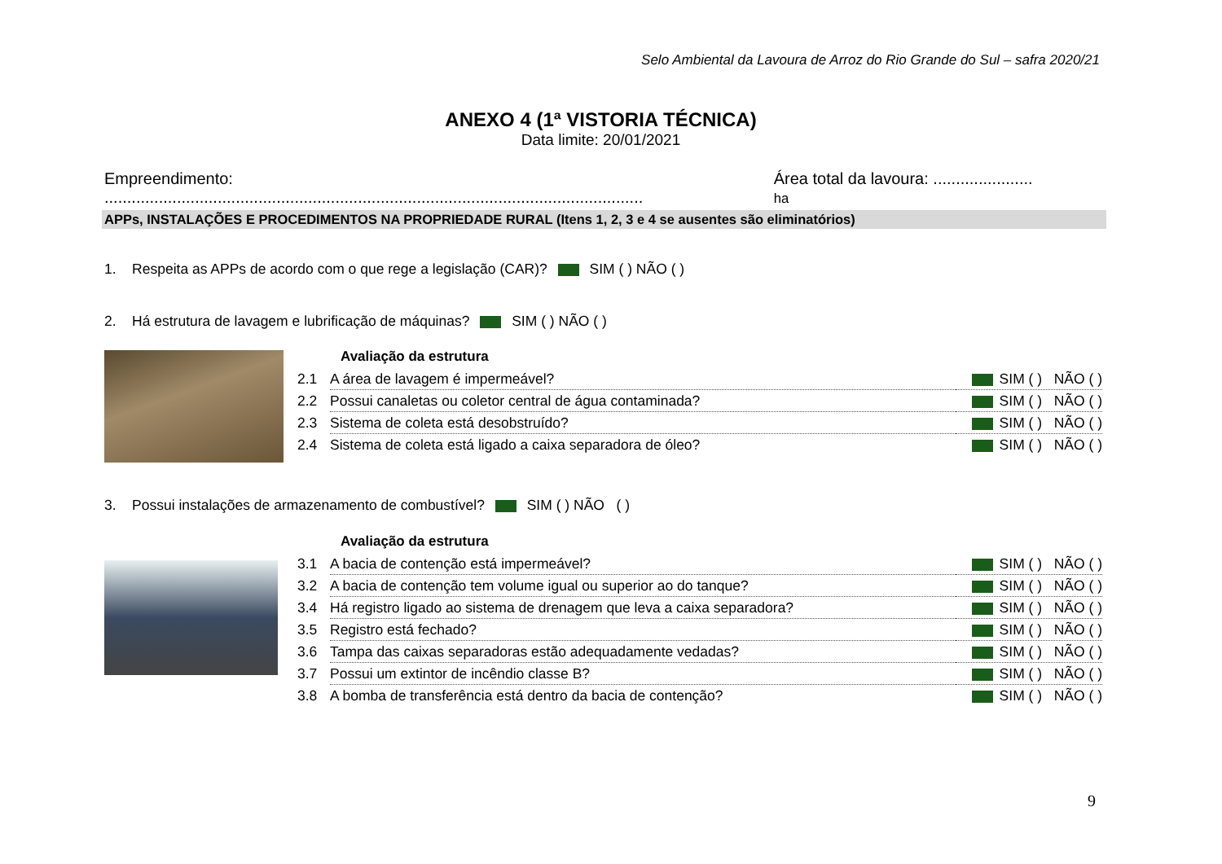Selo Ambiental da Lavoura de Arroz do Rio Grande do Sul – safra 2020/21
ANEXO 4 (1ª VISTORIA TÉCNICA)
Data limite: 20/01/2021
Empreendimento: ....................................................................................................................... Área total da lavoura: ...................... ha
APPs, INSTALAÇÕES E PROCEDIMENTOS NA PROPRIEDADE RURAL (Itens 1, 2, 3 e 4 se ausentes são eliminatórios)
1. Respeita as APPs de acordo com o que rege a legislação (CAR)? SIM ( ) NÃO ( )
2. Há estrutura de lavagem e lubrificação de máquinas? SIM ( ) NÃO ( )
Avaliação da estrutura
| 2.1 | A área de lavagem é impermeável? | SIM ( ) NÃO ( ) |
| 2.2 | Possui canaletas ou coletor central de água contaminada? | SIM ( ) NÃO ( ) |
| 2.3 | Sistema de coleta está desobstruído? | SIM ( ) NÃO ( ) |
| 2.4 | Sistema de coleta está ligado a caixa separadora de óleo? | SIM ( ) NÃO ( ) |
3. Possui instalações de armazenamento de combustível? SIM ( ) NÃO ( )
Avaliação da estrutura
| 3.1 | A bacia de contenção está impermeável? | SIM ( ) NÃO ( ) |
| 3.2 | A bacia de contenção tem volume igual ou superior ao do tanque? | SIM ( ) NÃO ( ) |
| 3.4 | Há registro ligado ao sistema de drenagem que leva a caixa separadora? | SIM ( ) NÃO ( ) |
| 3.5 | Registro está fechado? | SIM ( ) NÃO ( ) |
| 3.6 | Tampa das caixas separadoras estão adequadamente vedadas? | SIM ( ) NÃO ( ) |
| 3.7 | Possui um extintor de incêndio classe B? | SIM ( ) NÃO ( ) |
| 3.8 | A bomba de transferência está dentro da bacia de contenção? | SIM ( ) NÃO ( ) |
9